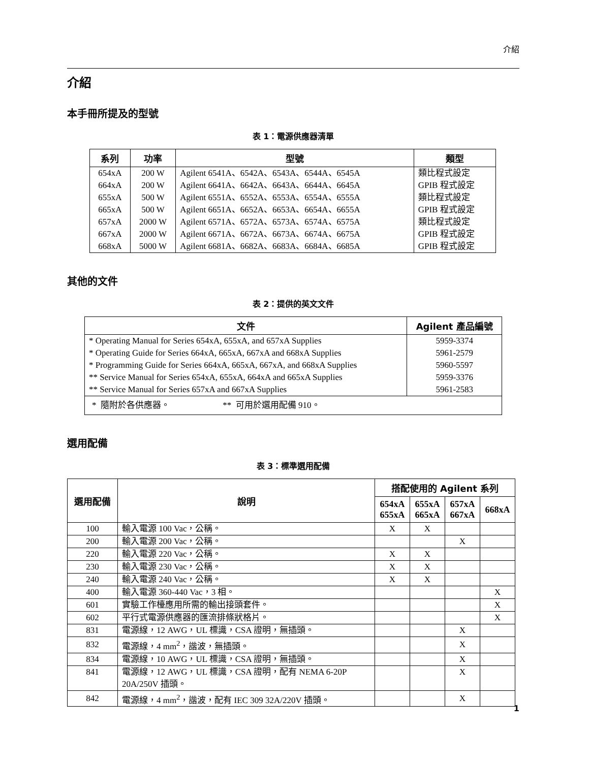介紹
介紹
本手冊所提及的型號
表 1：電源供應器清單
| 系列 | 功率 | 型號 | 類型 |
| --- | --- | --- | --- |
| 654xA | 200 W | Agilent 6541A、6542A、6543A、6544A、6545A | 類比程式設定 |
| 664xA | 200 W | Agilent 6641A、6642A、6643A、6644A、6645A | GPIB 程式設定 |
| 655xA | 500 W | Agilent 6551A、6552A、6553A、6554A、6555A | 類比程式設定 |
| 665xA | 500 W | Agilent 6651A、6652A、6653A、6654A、6655A | GPIB 程式設定 |
| 657xA | 2000 W | Agilent 6571A、6572A、6573A、6574A、6575A | 類比程式設定 |
| 667xA | 2000 W | Agilent 6671A、6672A、6673A、6674A、6675A | GPIB 程式設定 |
| 668xA | 5000 W | Agilent 6681A、6682A、6683A、6684A、6685A | GPIB 程式設定 |
其他的文件
表 2：提供的英文文件
| 文件 | Agilent 產品編號 |
| --- | --- |
| * Operating Manual for Series 654xA, 655xA, and 657xA Supplies | 5959-3374 |
| * Operating Guide for Series 664xA, 665xA, 667xA and 668xA Supplies | 5961-2579 |
| * Programming Guide for Series 664xA, 665xA, 667xA, and 668xA Supplies | 5960-5597 |
| ** Service Manual for Series 654xA, 655xA, 664xA and 665xA Supplies | 5959-3376 |
| ** Service Manual for Series 657xA and 667xA Supplies | 5961-2583 |
| * 隨附於各供應器。 ** 可用於選用配備 910。 | |
選用配備
表 3：標準選用配備
| 選用配備 | 說明 | 搭配使用的 Agilent 系列 | | | |
| --- | --- | --- | --- | --- | --- |
| | | 654xA 655xA | 655xA 665xA | 657xA 667xA | 668xA |
| 100 | 輸入電源 100 Vac，公稱。 | X | X | | |
| 200 | 輸入電源 200 Vac，公稱。 | | | X | |
| 220 | 輸入電源 220 Vac，公稱。 | X | X | | |
| 230 | 輸入電源 230 Vac，公稱。 | X | X | | |
| 240 | 輸入電源 240 Vac，公稱。 | X | X | | |
| 400 | 輸入電源 360-440 Vac，3 相。 | | | | X |
| 601 | 實驗工作檯應用所需的輸出接頭套件。 | | | | X |
| 602 | 平行式電源供應器的匯流排條狀格片。 | | | | X |
| 831 | 電源線，12 AWG，UL 標識，CSA 證明，無插頭。 | | | X | |
| 832 | 電源線，4 mm<sup>2</sup>，諧波，無插頭。 | | | X | |
| 834 | 電源線，10 AWG，UL 標識，CSA 證明，無插頭。 | | | X | |
| 841 | 電源線，12 AWG，UL 標識，CSA 證明，配有 NEMA 6-20P 20A/250V 插頭。 | | | X | |
| 842 | 電源線，4 mm<sup>2</sup>，諧波，配有 IEC 309 32A/220V 插頭。 | | | X | |
1